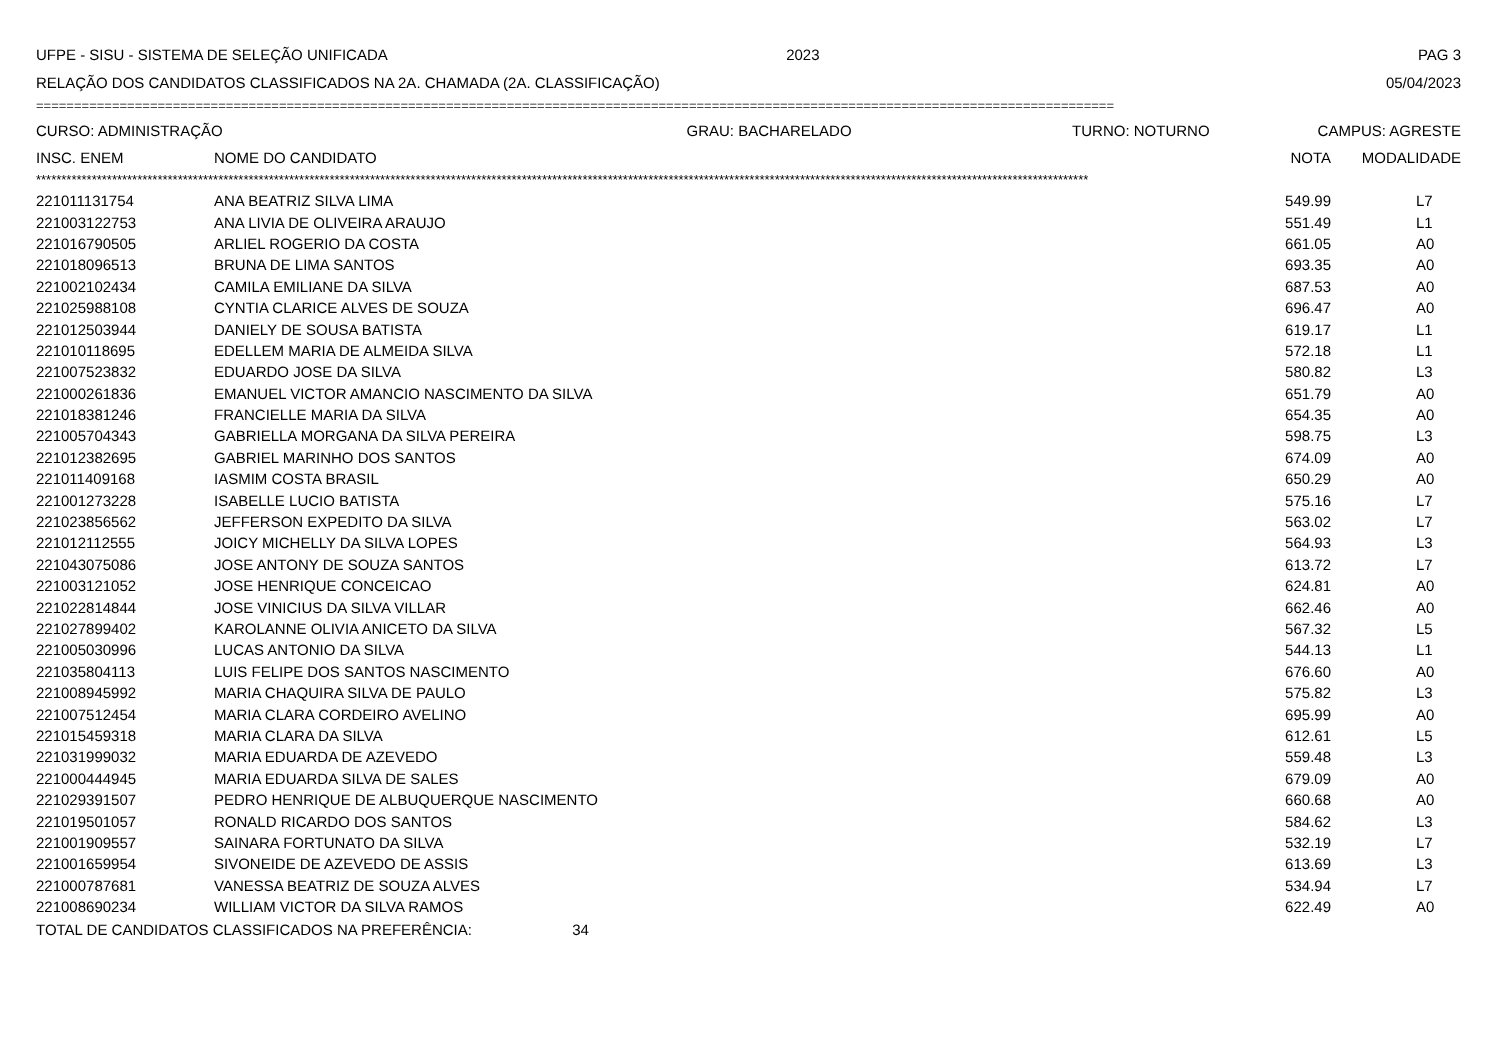UFPE - SISU - SISTEMA DE SELEÇÃO UNIFICADA 2023 PAG 3
RELAÇÃO DOS CANDIDATOS CLASSIFICADOS NA 2A. CHAMADA (2A. CLASSIFICAÇÃO) 05/04/2023
==============================================================================================================================================
CURSO: ADMINISTRAÇÃO GRAU: BACHARELADO TURNO: NOTURNO CAMPUS: AGRESTE
| INSC. ENEM | NOME DO CANDIDATO | NOTA | MODALIDADE |
| --- | --- | --- | --- |
****************************************************************************************************************************************************************************************************************
| 221011131754 | ANA BEATRIZ SILVA LIMA | 549.99 | L7 |
| 221003122753 | ANA LIVIA DE OLIVEIRA ARAUJO | 551.49 | L1 |
| 221016790505 | ARLIEL ROGERIO DA COSTA | 661.05 | A0 |
| 221018096513 | BRUNA DE LIMA SANTOS | 693.35 | A0 |
| 221002102434 | CAMILA EMILIANE DA SILVA | 687.53 | A0 |
| 221025988108 | CYNTIA CLARICE ALVES DE SOUZA | 696.47 | A0 |
| 221012503944 | DANIELY DE SOUSA BATISTA | 619.17 | L1 |
| 221010118695 | EDELLEM MARIA DE ALMEIDA SILVA | 572.18 | L1 |
| 221007523832 | EDUARDO JOSE DA SILVA | 580.82 | L3 |
| 221000261836 | EMANUEL VICTOR AMANCIO NASCIMENTO DA SILVA | 651.79 | A0 |
| 221018381246 | FRANCIELLE MARIA DA SILVA | 654.35 | A0 |
| 221005704343 | GABRIELLA MORGANA DA SILVA PEREIRA | 598.75 | L3 |
| 221012382695 | GABRIEL MARINHO DOS SANTOS | 674.09 | A0 |
| 221011409168 | IASMIM COSTA BRASIL | 650.29 | A0 |
| 221001273228 | ISABELLE LUCIO BATISTA | 575.16 | L7 |
| 221023856562 | JEFFERSON EXPEDITO DA SILVA | 563.02 | L7 |
| 221012112555 | JOICY MICHELLY DA SILVA LOPES | 564.93 | L3 |
| 221043075086 | JOSE ANTONY DE SOUZA SANTOS | 613.72 | L7 |
| 221003121052 | JOSE HENRIQUE CONCEICAO | 624.81 | A0 |
| 221022814844 | JOSE VINICIUS DA SILVA VILLAR | 662.46 | A0 |
| 221027899402 | KAROLANNE OLIVIA ANICETO DA SILVA | 567.32 | L5 |
| 221005030996 | LUCAS ANTONIO DA SILVA | 544.13 | L1 |
| 221035804113 | LUIS FELIPE DOS SANTOS NASCIMENTO | 676.60 | A0 |
| 221008945992 | MARIA CHAQUIRA SILVA DE PAULO | 575.82 | L3 |
| 221007512454 | MARIA CLARA CORDEIRO AVELINO | 695.99 | A0 |
| 221015459318 | MARIA CLARA DA SILVA | 612.61 | L5 |
| 221031999032 | MARIA EDUARDA DE AZEVEDO | 559.48 | L3 |
| 221000444945 | MARIA EDUARDA SILVA DE SALES | 679.09 | A0 |
| 221029391507 | PEDRO HENRIQUE DE ALBUQUERQUE NASCIMENTO | 660.68 | A0 |
| 221019501057 | RONALD RICARDO DOS SANTOS | 584.62 | L3 |
| 221001909557 | SAINARA FORTUNATO DA SILVA | 532.19 | L7 |
| 221001659954 | SIVONEIDE DE AZEVEDO DE ASSIS | 613.69 | L3 |
| 221000787681 | VANESSA BEATRIZ DE SOUZA ALVES | 534.94 | L7 |
| 221008690234 | WILLIAM VICTOR DA SILVA RAMOS | 622.49 | A0 |
TOTAL DE CANDIDATOS CLASSIFICADOS NA PREFERÊNCIA: 34